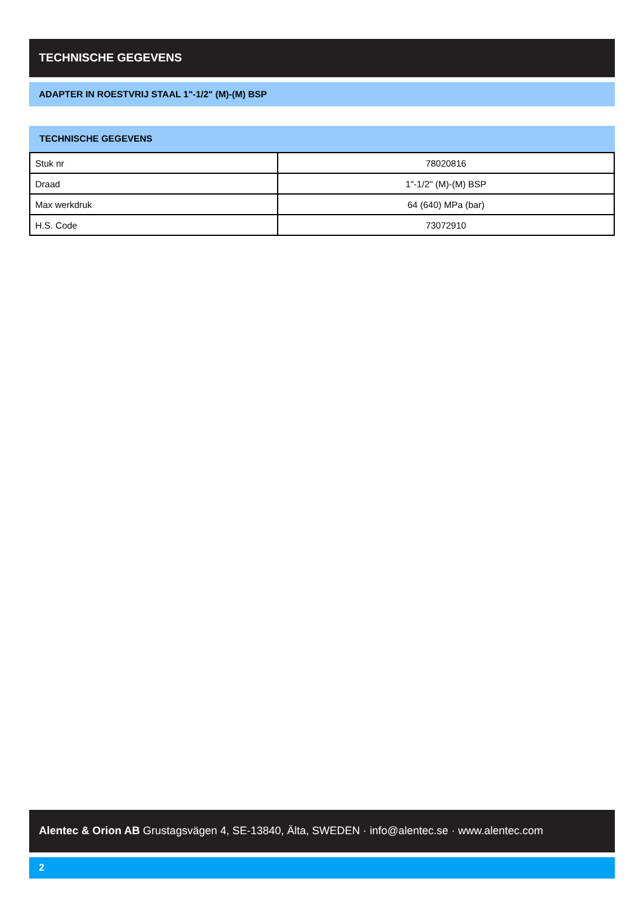TECHNISCHE GEGEVENS
ADAPTER IN ROESTVRIJ STAAL 1"-1/2" (M)-(M) BSP
TECHNISCHE GEGEVENS
| Stuk nr | 78020816 |
| Draad | 1"-1/2" (M)-(M) BSP |
| Max werkdruk | 64 (640) MPa (bar) |
| H.S. Code | 73072910 |
Alentec & Orion AB Grustagsvägen 4, SE-13840, Älta, SWEDEN · info@alentec.se · www.alentec.com
2